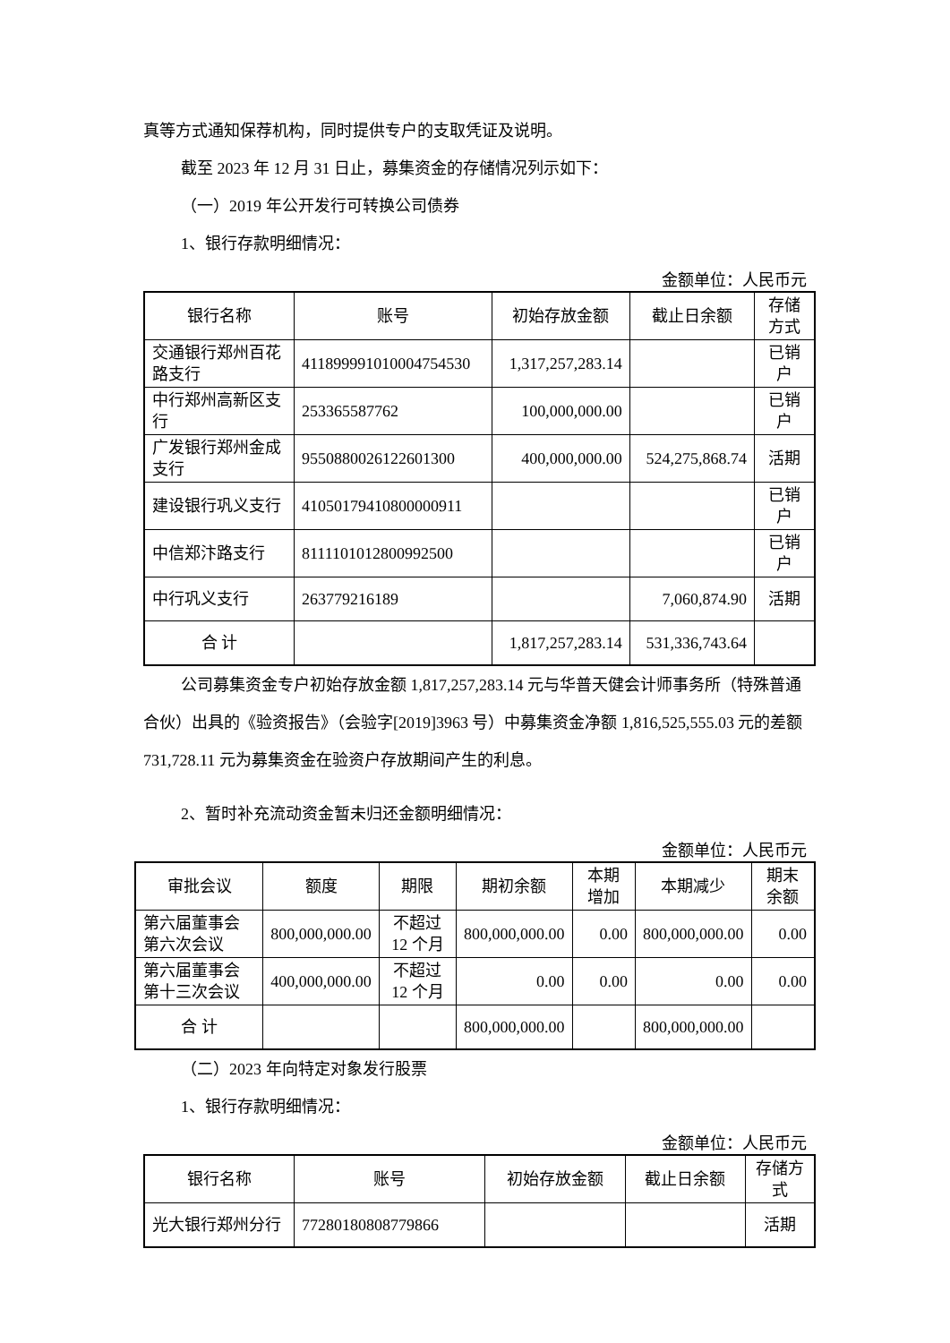真等方式通知保荐机构，同时提供专户的支取凭证及说明。
截至 2023 年 12 月 31 日止，募集资金的存储情况列示如下：
（一）2019 年公开发行可转换公司债券
1、银行存款明细情况：
金额单位：人民币元
| 银行名称 | 账号 | 初始存放金额 | 截止日余额 | 存储方式 |
| --- | --- | --- | --- | --- |
| 交通银行郑州百花路支行 | 411899991010004754530 | 1,317,257,283.14 | | 已销户 |
| 中行郑州高新区支行 | 253365587762 | 100,000,000.00 | | 已销户 |
| 广发银行郑州金成支行 | 9550880026122601300 | 400,000,000.00 | 524,275,868.74 | 活期 |
| 建设银行巩义支行 | 41050179410800000911 | | | 已销户 |
| 中信郑汴路支行 | 8111101012800992500 | | | 已销户 |
| 中行巩义支行 | 263779216189 | | 7,060,874.90 | 活期 |
| 合 计 | | 1,817,257,283.14 | 531,336,743.64 | |
公司募集资金专户初始存放金额 1,817,257,283.14 元与华普天健会计师事务所（特殊普通合伙）出具的《验资报告》（会验字[2019]3963 号）中募集资金净额 1,816,525,555.03 元的差额 731,728.11 元为募集资金在验资户存放期间产生的利息。
2、暂时补充流动资金暂未归还金额明细情况：
金额单位：人民币元
| 审批会议 | 额度 | 期限 | 期初余额 | 本期增加 | 本期减少 | 期末余额 |
| --- | --- | --- | --- | --- | --- | --- |
| 第六届董事会第六次会议 | 800,000,000.00 | 不超过12 个月 | 800,000,000.00 | 0.00 | 800,000,000.00 | 0.00 |
| 第六届董事会第十三次会议 | 400,000,000.00 | 不超过12 个月 | 0.00 | 0.00 | 0.00 | 0.00 |
| 合 计 | | | 800,000,000.00 | | 800,000,000.00 | |
（二）2023 年向特定对象发行股票
1、银行存款明细情况：
金额单位：人民币元
| 银行名称 | 账号 | 初始存放金额 | 截止日余额 | 存储方式 |
| --- | --- | --- | --- | --- |
| 光大银行郑州分行 | 77280180808779866 | | | 活期 |